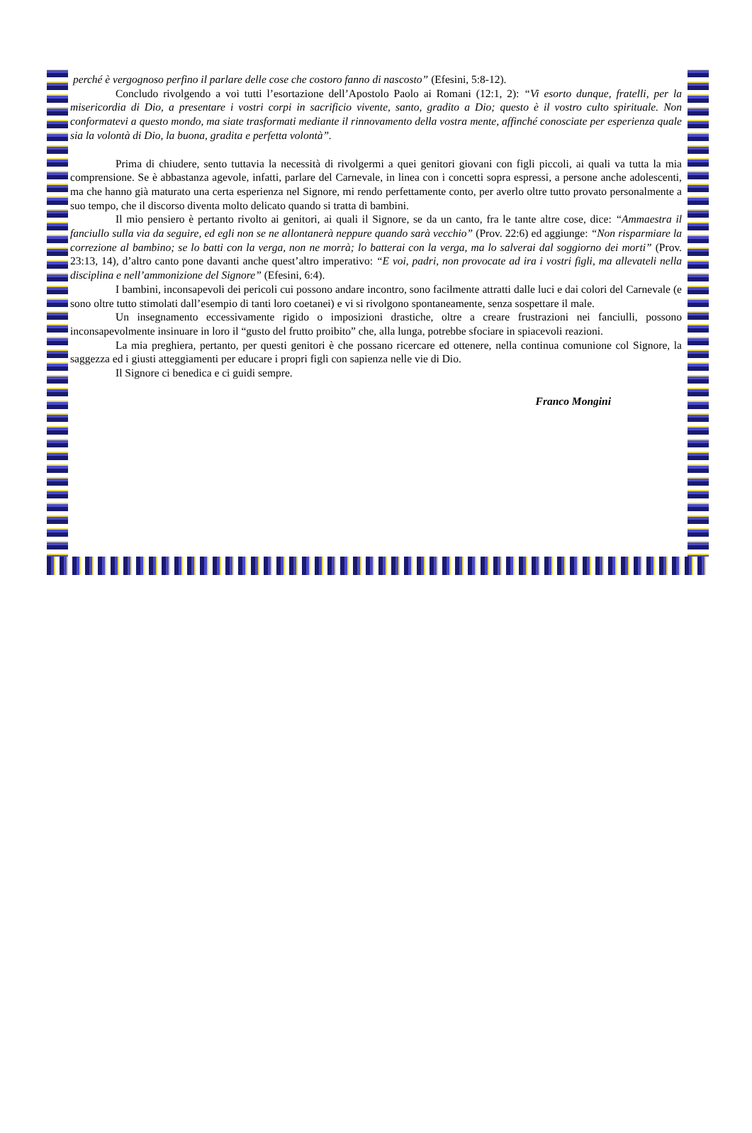perché è vergognoso perfino il parlare delle cose che costoro fanno di nascosto” (Efesini, 5:8-12).
Concludo rivolgendo a voi tutti l’esortazione dell’Apostolo Paolo ai Romani (12:1, 2): “Vi esorto dunque, fratelli, per la misericordia di Dio, a presentare i vostri corpi in sacrificio vivente, santo, gradito a Dio; questo è il vostro culto spirituale. Non conformatevi a questo mondo, ma siate trasformati mediante il rinnovamento della vostra mente, affinché conosciate per esperienza quale sia la volontà di Dio, la buona, gradita e perfetta volontà”.
Prima di chiudere, sento tuttavia la necessità di rivolgermi a quei genitori giovani con figli piccoli, ai quali va tutta la mia comprensione. Se è abbastanza agevole, infatti, parlare del Carnevale, in linea con i concetti sopra espressi, a persone anche adolescenti, ma che hanno già maturato una certa esperienza nel Signore, mi rendo perfettamente conto, per averlo oltre tutto provato personalmente a suo tempo, che il discorso diventa molto delicato quando si tratta di bambini.
Il mio pensiero è pertanto rivolto ai genitori, ai quali il Signore, se da un canto, fra le tante altre cose, dice: “Ammaestra il fanciullo sulla via da seguire, ed egli non se ne allontanerà neppure quando sarà vecchio” (Prov. 22:6) ed aggiunge: “Non risparmiare la correzione al bambino; se lo batti con la verga, non ne morrà; lo batterai con la verga, ma lo salverai dal soggiorno dei morti” (Prov. 23:13, 14), d’altro canto pone davanti anche quest’altro imperativo: “E voi, padri, non provocate ad ira i vostri figli, ma allevateli nella disciplina e nell’ammonizione del Signore” (Efesini, 6:4).
I bambini, inconsapevoli dei pericoli cui possono andare incontro, sono facilmente attratti dalle luci e dai colori del Carnevale (e sono oltre tutto stimolati dall’esempio di tanti loro coetanei) e vi si rivolgono spontaneamente, senza sospettare il male.
Un insegnamento eccessivamente rigido o imposizioni drastiche, oltre a creare frustrazioni nei fanciulli, possono inconsapevolmente insinuare in loro il “gusto del frutto proibito” che, alla lunga, potrebbe sfociare in spiacevoli reazioni.
La mia preghiera, pertanto, per questi genitori è che possano ricercare ed ottenere, nella continua comunione col Signore, la saggezza ed i giusti atteggiamenti per educare i propri figli con sapienza nelle vie di Dio.
Il Signore ci benedica e ci guidi sempre.
Franco Mongini